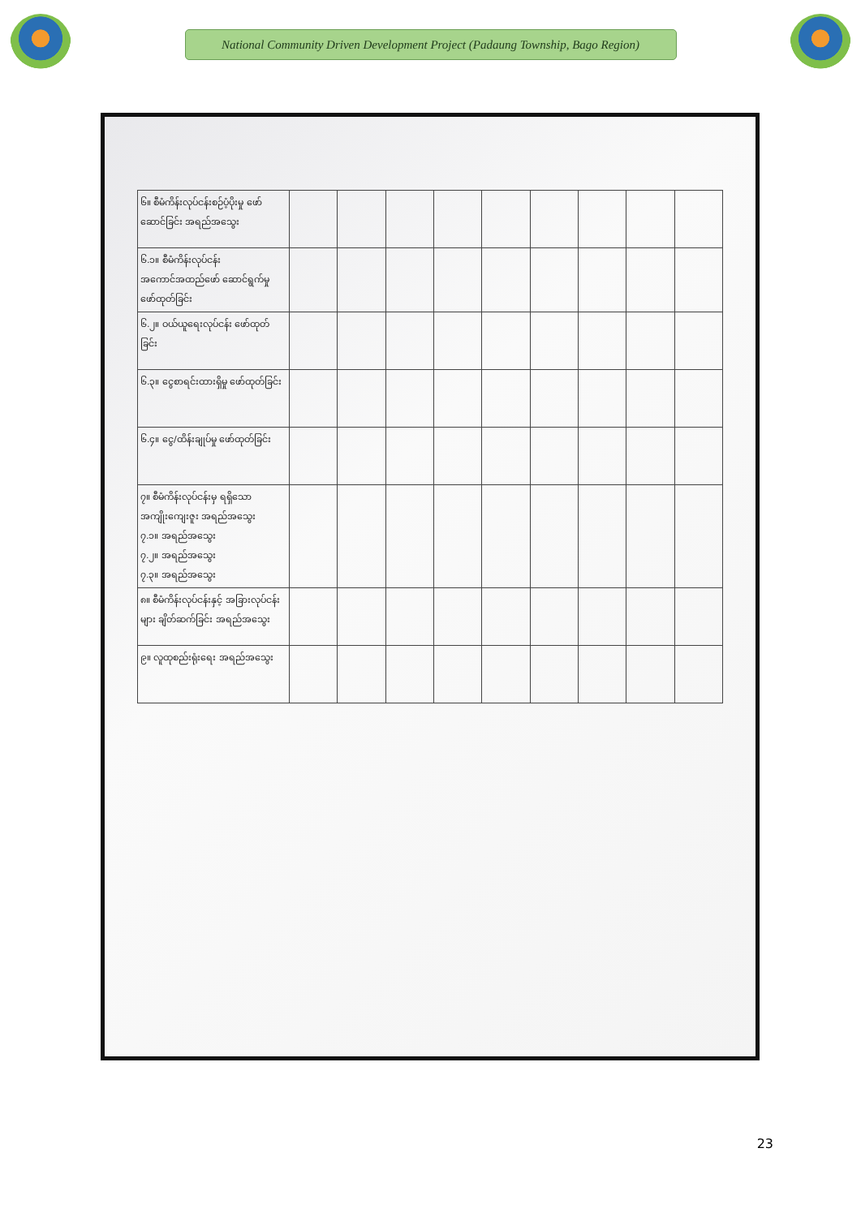National Community Driven Development Project (Padaung Township, Bago Region)
| ၆။ စီမံကိန်းလုပ်ငန်းစဉ်ပံ့ပိုးမှု ဖော်ဆောင်ခြင်း အရည်အသွေး | | | | | | | | | |
| ၆.၁။ စီမံကိန်းလုပ်ငန်း အကောင်အထည်ဖော် ဆောင်ရွက်မှု ဖော်ထုတ်ခြင်း | | | | | | | | | |
| ၆.၂။ ဝယ်ယူရေးလုပ်ငန်း ဖော်ထုတ်ခြင်း | | | | | | | | | |
| ၆.၃။ ငွေစာရင်းထားရှိမှု ဖော်ထုတ်ခြင်း | | | | | | | | | |
| ၆.၄။ ငွေ/ထိန်းချုပ်မှု ဖော်ထုတ်ခြင်း | | | | | | | | | |
| ၇။ စီမံကိန်းလုပ်ငန်းမှ ရရှိသော အကျိုးကျေးဇူး အရည်အသွေး ၇.၁။ အရည်အသွေး ၇.၂။ အရည်အသွေး ၇.၃။ အရည်အသွေး | | | | | | | | | |
| ၈။ စီမံကိန်းလုပ်ငန်းနှင့် အခြားလုပ်ငန်းများ ချိတ်ဆက်ခြင်း အရည်အသွေး | | | | | | | | | |
| ၉။ လူထုစည်းရုံးရေး အရည်အသွေး | | | | | | | | | |
23